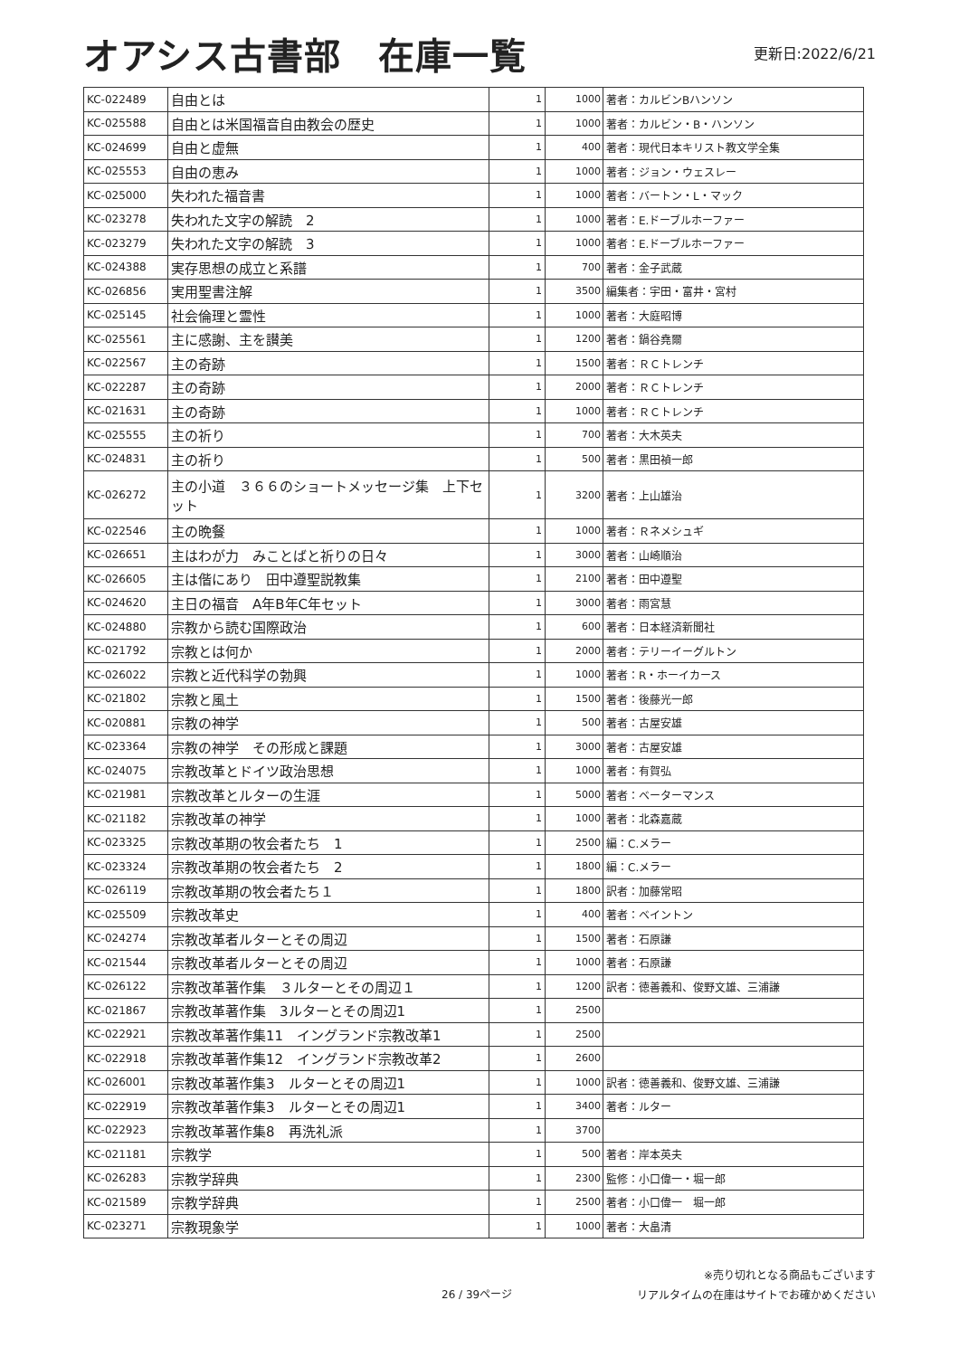オアシス古書部　在庫一覧
更新日:2022/6/21
| KC-022489 | 自由とは | 1 | 1000 | 著者：カルビンBハンソン |
| KC-025588 | 自由とは米国福音自由教会の歴史 | 1 | 1000 | 著者：カルビン・B・ハンソン |
| KC-024699 | 自由と虚無 | 1 | 400 | 著者：現代日本キリスト教文学全集 |
| KC-025553 | 自由の恵み | 1 | 1000 | 著者：ジョン・ウェスレー |
| KC-025000 | 失われた福音書 | 1 | 1000 | 著者：バートン・L・マック |
| KC-023278 | 失われた文字の解読 2 | 1 | 1000 | 著者：E.ドーブルホーファー |
| KC-023279 | 失われた文字の解読 3 | 1 | 1000 | 著者：E.ドーブルホーファー |
| KC-024388 | 実存思想の成立と系譜 | 1 | 700 | 著者：金子武蔵 |
| KC-026856 | 実用聖書注解 | 1 | 3500 | 編集者：宇田・富井・宮村 |
| KC-025145 | 社会倫理と霊性 | 1 | 1000 | 著者：大庭昭博 |
| KC-025561 | 主に感謝、主を讃美 | 1 | 1200 | 著者：鍋谷堯爾 |
| KC-022567 | 主の奇跡 | 1 | 1500 | 著者：ＲＣトレンチ |
| KC-022287 | 主の奇跡 | 1 | 2000 | 著者：ＲＣトレンチ |
| KC-021631 | 主の奇跡 | 1 | 1000 | 著者：ＲＣトレンチ |
| KC-025555 | 主の祈り | 1 | 700 | 著者：大木英夫 |
| KC-024831 | 主の祈り | 1 | 500 | 著者：黒田禎一郎 |
| KC-026272 | 主の小道 ３６６のショートメッセージ集 上下セット | 1 | 3200 | 著者：上山雄治 |
| KC-022546 | 主の晩餐 | 1 | 1000 | 著者：Ｒネメシュギ |
| KC-026651 | 主はわが力 みことばと祈りの日々 | 1 | 3000 | 著者：山崎順治 |
| KC-026605 | 主は偕にあり 田中遵聖説教集 | 1 | 2100 | 著者：田中遵聖 |
| KC-024620 | 主日の福音 A年B年C年セット | 1 | 3000 | 著者：雨宮慧 |
| KC-024880 | 宗教から読む国際政治 | 1 | 600 | 著者：日本経済新聞社 |
| KC-021792 | 宗教とは何か | 1 | 2000 | 著者：テリーイーグルトン |
| KC-026022 | 宗教と近代科学の勃興 | 1 | 1000 | 著者：R・ホーイカース |
| KC-021802 | 宗教と風土 | 1 | 1500 | 著者：後藤光一郎 |
| KC-020881 | 宗教の神学 | 1 | 500 | 著者：古屋安雄 |
| KC-023364 | 宗教の神学 その形成と課題 | 1 | 3000 | 著者：古屋安雄 |
| KC-024075 | 宗教改革とドイツ政治思想 | 1 | 1000 | 著者：有賀弘 |
| KC-021981 | 宗教改革とルターの生涯 | 1 | 5000 | 著者：ベーターマンス |
| KC-021182 | 宗教改革の神学 | 1 | 1000 | 著者：北森嘉蔵 |
| KC-023325 | 宗教改革期の牧会者たち 1 | 1 | 2500 | 編：C.メラー |
| KC-023324 | 宗教改革期の牧会者たち 2 | 1 | 1800 | 編：C.メラー |
| KC-026119 | 宗教改革期の牧会者たち１ | 1 | 1800 | 訳者：加藤常昭 |
| KC-025509 | 宗教改革史 | 1 | 400 | 著者：ベイントン |
| KC-024274 | 宗教改革者ルターとその周辺 | 1 | 1500 | 著者：石原謙 |
| KC-021544 | 宗教改革者ルターとその周辺 | 1 | 1000 | 著者：石原謙 |
| KC-026122 | 宗教改革著作集 ３ルターとその周辺１ | 1 | 1200 | 訳者：徳善義和、俊野文雄、三浦謙 |
| KC-021867 | 宗教改革著作集 3ルターとその周辺1 | 1 | 2500 | |
| KC-022921 | 宗教改革著作集11 イングランド宗教改革1 | 1 | 2500 | |
| KC-022918 | 宗教改革著作集12 イングランド宗教改革2 | 1 | 2600 | |
| KC-026001 | 宗教改革著作集3 ルターとその周辺1 | 1 | 1000 | 訳者：徳善義和、俊野文雄、三浦謙 |
| KC-022919 | 宗教改革著作集3 ルターとその周辺1 | 1 | 3400 | 著者：ルター |
| KC-022923 | 宗教改革著作集8 再洗礼派 | 1 | 3700 | |
| KC-021181 | 宗教学 | 1 | 500 | 著者：岸本英夫 |
| KC-026283 | 宗教学辞典 | 1 | 2300 | 監修：小口偉一・堀一郎 |
| KC-021589 | 宗教学辞典 | 1 | 2500 | 著者：小口偉一 堀一郎 |
| KC-023271 | 宗教現象学 | 1 | 1000 | 著者：大畠清 |
26 / 39ページ
※売り切れとなる商品もございます
リアルタイムの在庫はサイトでお確かめください